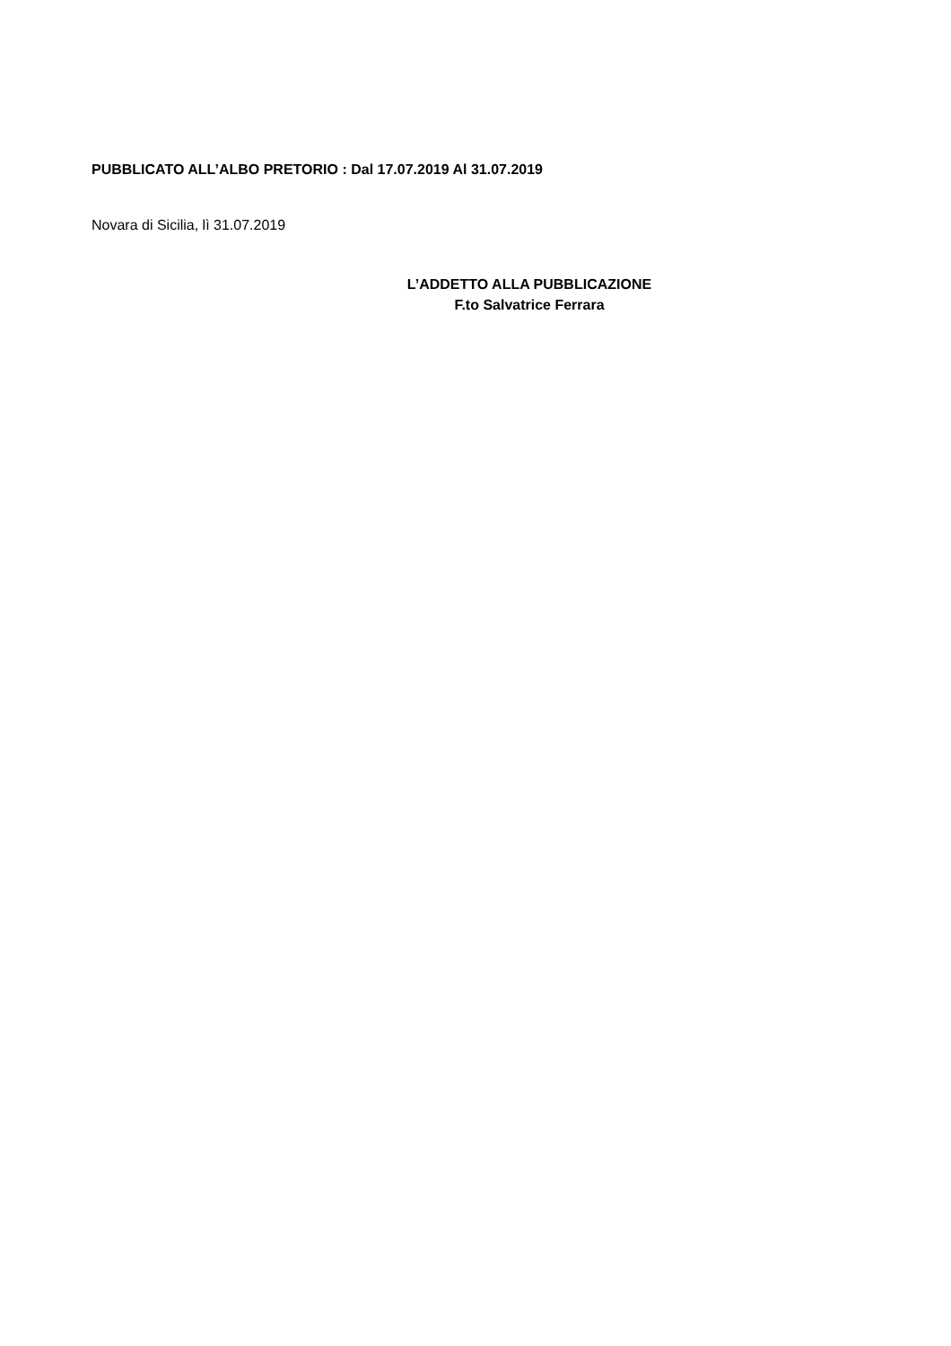PUBBLICATO ALL’ALBO PRETORIO : Dal 17.07.2019 Al 31.07.2019
Novara di Sicilia, lì 31.07.2019
L’ADDETTO ALLA PUBBLICAZIONE
F.to Salvatrice Ferrara